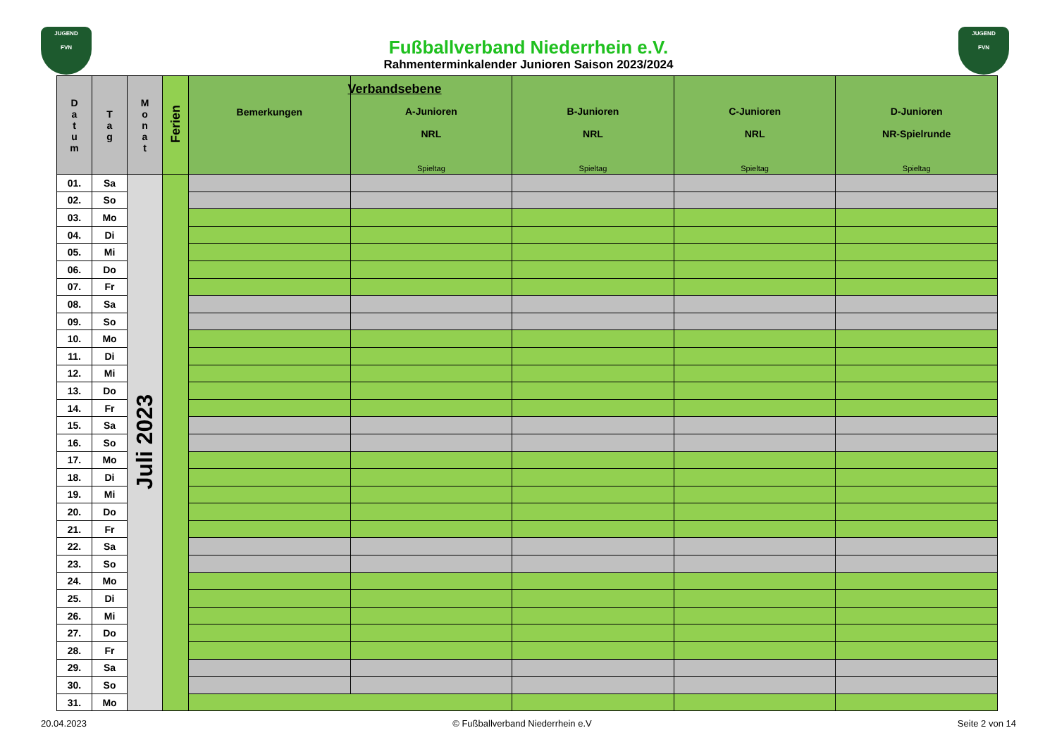JUGEND
FVN
JUGEND
FVN
Fußballverband Niederrhein e.V.
Rahmenterminkalender Junioren Saison 2023/2024
| D a t u m | T a g | M o n a t | Ferien | Verbandsebene Bemerkungen | A-Junioren NRL Spieltag | B-Junioren NRL Spieltag | C-Junioren NRL Spieltag | D-Junioren NR-Spielrunde Spieltag |
| --- | --- | --- | --- | --- | --- | --- | --- | --- |
| 01. | Sa | Juli 2023 | | | | | | |
| 02. | So | | | | | | | |
| 03. | Mo | | | | | | | |
| 04. | Di | | | | | | | |
| 05. | Mi | | | | | | | |
| 06. | Do | | | | | | | |
| 07. | Fr | | | | | | | |
| 08. | Sa | | | | | | | |
| 09. | So | | | | | | | |
| 10. | Mo | | | | | | | |
| 11. | Di | | | | | | | |
| 12. | Mi | | | | | | | |
| 13. | Do | | | | | | | |
| 14. | Fr | | | | | | | |
| 15. | Sa | | | | | | | |
| 16. | So | | | | | | | |
| 17. | Mo | | | | | | | |
| 18. | Di | | | | | | | |
| 19. | Mi | | | | | | | |
| 20. | Do | | | | | | | |
| 21. | Fr | | | | | | | |
| 22. | Sa | | | | | | | |
| 23. | So | | | | | | | |
| 24. | Mo | | | | | | | |
| 25. | Di | | | | | | | |
| 26. | Mi | | | | | | | |
| 27. | Do | | | | | | | |
| 28. | Fr | | | | | | | |
| 29. | Sa | | | | | | | |
| 30. | So | | | | | | | |
| 31. | Mo | | | | | | | |
20.04.2023 © Fußballverband Niederrhein e.V Seite 2 von 14